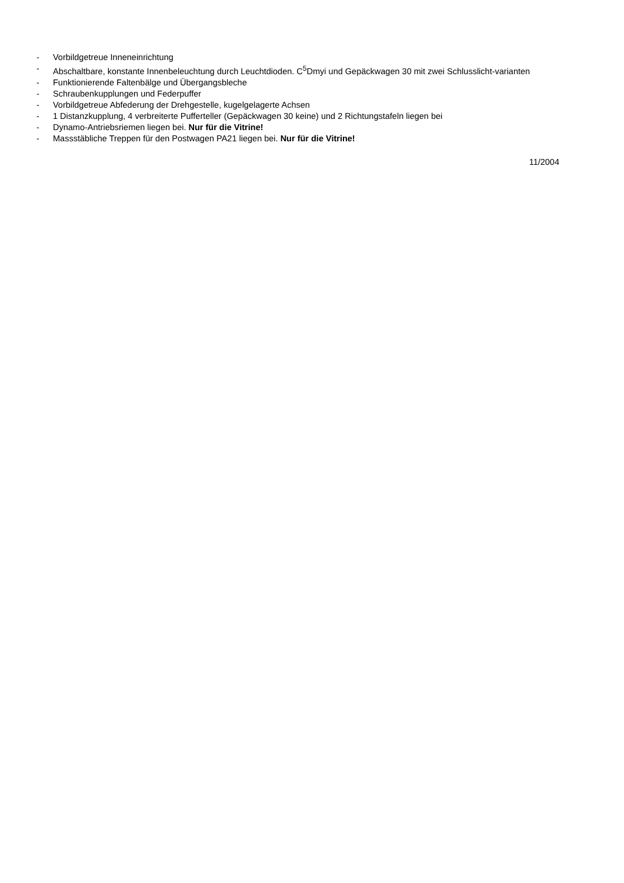- Vorbildgetreue Inneneinrichtung
- Abschaltbare, konstante Innenbeleuchtung durch Leuchtdioden. C<sup>5</sup>Dmyi und Gepäckwagen 30 mit zwei Schlusslicht-varianten
- Funktionierende Faltenbälge und Übergangsbleche
- Schraubenkupplungen und Federpuffer
- Vorbildgetreue Abfederung der Drehgestelle, kugelgelagerte Achsen
- 1 Distanzkupplung, 4 verbreiterte Pufferteller (Gepäckwagen 30 keine) und 2 Richtungstafeln liegen bei
- Dynamo-Antriebsriemen liegen bei. Nur für die Vitrine!
- Massstäbliche Treppen für den Postwagen PA21 liegen bei. Nur für die Vitrine!
11/2004